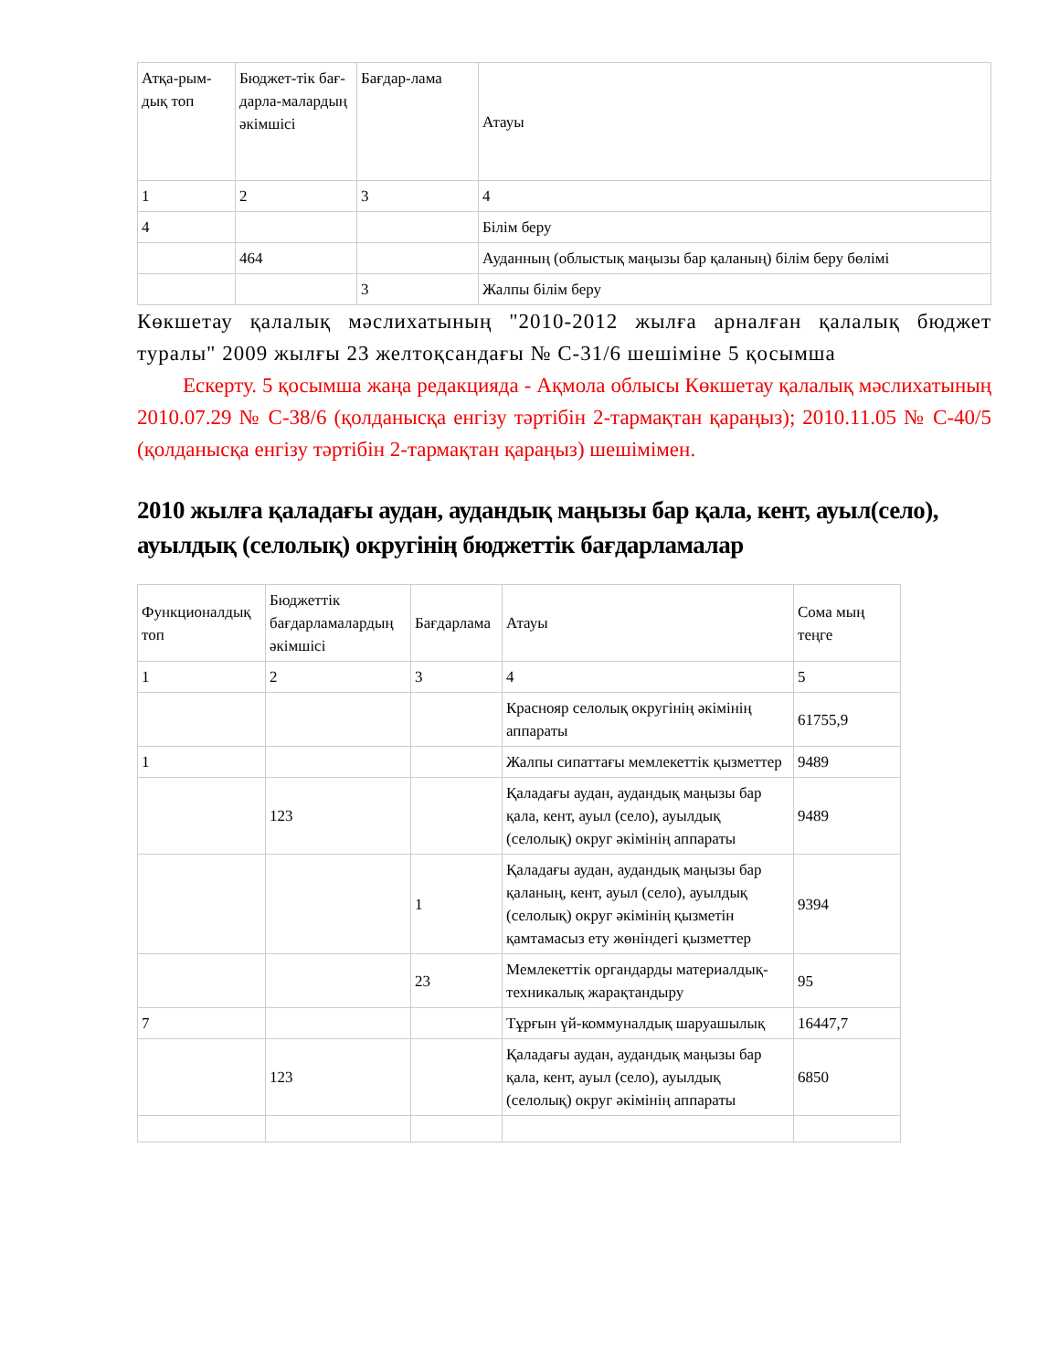| Атқа-рым-дық топ | Бюджет-тік бағ-дарла-малардың әкімшісі | Бағдар-лама | Атауы |
| 1 | 2 | 3 | 4 |
| 4 | | | Білім беру |
| | 464 | | Ауданның (облыстық маңызы бар қаланың) білім беру бөлімі |
| | | 3 | Жалпы білім беру |
Көкшетау қалалық мәслихатының "2010-2012 жылға арналған қалалық бюджет туралы" 2009 жылғы 23 желтоқсандағы № С-31/6 шешіміне 5 қосымша
Ескерту. 5 қосымша жаңа редакцияда - Ақмола облысы Көкшетау қалалық мәслихатының 2010.07.29 № С-38/6 (қолданысқа енгізу тәртібін 2-тармақтан қараңыз); 2010.11.05 № С-40/5 (қолданысқа енгізу тәртібін 2-тармақтан қараңыз) шешімімен.
2010 жылға қаладағы аудан, аудандық маңызы бар қала, кент, ауыл(село), ауылдық (селолық) округінің бюджеттік бағдарламалар
| Функционалдық топ | Бюджеттік бағдарламалардың әкімшісі | Бағдарлама | Атауы | Сома мың теңге |
| 1 | 2 | 3 | 4 | 5 |
| | | | Краснояр селолық округінің әкімінің аппараты | 61755,9 |
| 1 | | | Жалпы сипаттағы мемлекеттік қызметтер | 9489 |
| | 123 | | Қаладағы аудан, аудандық маңызы бар қала, кент, ауыл (село), ауылдық (селолық) округ әкімінің аппараты | 9489 |
| | | 1 | Қаладағы аудан, аудандық маңызы бар қаланың, кент, ауыл (село), ауылдық (селолық) округ әкімінің қызметін қамтамасыз ету жөніндегі қызметтер | 9394 |
| | | 23 | Мемлекеттік органдарды материалдық-техникалық жарақтандыру | 95 |
| 7 | | | Тұрғын үй-коммуналдық шаруашылық | 16447,7 |
| | 123 | | Қаладағы аудан, аудандық маңызы бар қала, кент, ауыл (село), ауылдық (селолық) округ әкімінің аппараты | 6850 |